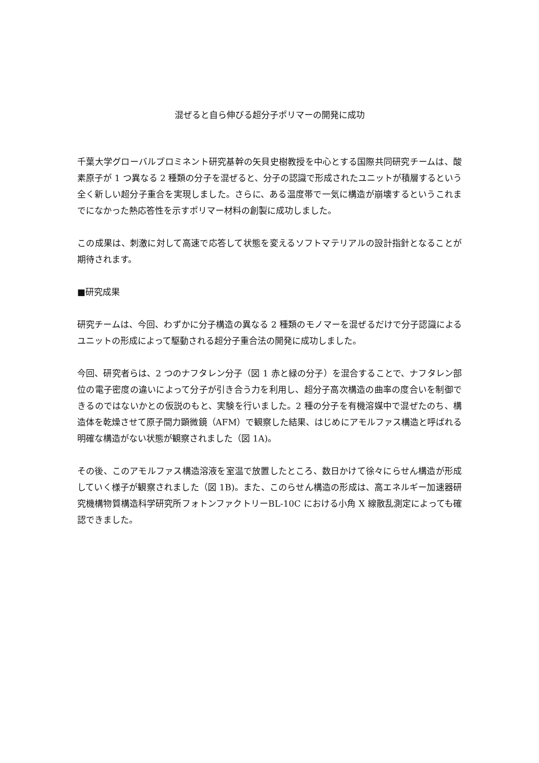混ぜると自ら伸びる超分子ポリマーの開発に成功
千葉大学グローバルプロミネント研究基幹の矢貝史樹教授を中心とする国際共同研究チームは、酸素原子が 1 つ異なる 2 種類の分子を混ぜると、分子の認識で形成されたユニットが積層するという全く新しい超分子重合を実現しました。さらに、ある温度帯で一気に構造が崩壊するというこれまでになかった熱応答性を示すポリマー材料の創製に成功しました。
この成果は、刺激に対して高速で応答して状態を変えるソフトマテリアルの設計指針となることが期待されます。
■研究成果
研究チームは、今回、わずかに分子構造の異なる 2 種類のモノマーを混ぜるだけで分子認識によるユニットの形成によって駆動される超分子重合法の開発に成功しました。
今回、研究者らは、2 つのナフタレン分子（図 1 赤と緑の分子）を混合することで、ナフタレン部位の電子密度の違いによって分子が引き合う力を利用し、超分子高次構造の曲率の度合いを制御できるのではないかとの仮説のもと、実験を行いました。2 種の分子を有機溶媒中で混ぜたのち、構造体を乾燥させて原子間力顕微鏡（AFM）で観察した結果、はじめにアモルファス構造と呼ばれる明確な構造がない状態が観察されました（図 1A)。
その後、このアモルファス構造溶液を室温で放置したところ、数日かけて徐々にらせん構造が形成していく様子が観察されました（図 1B)。また、このらせん構造の形成は、高エネルギー加速器研究機構物質構造科学研究所フォトンファクトリーBL-10C における小角 X 線散乱測定によっても確認できました。